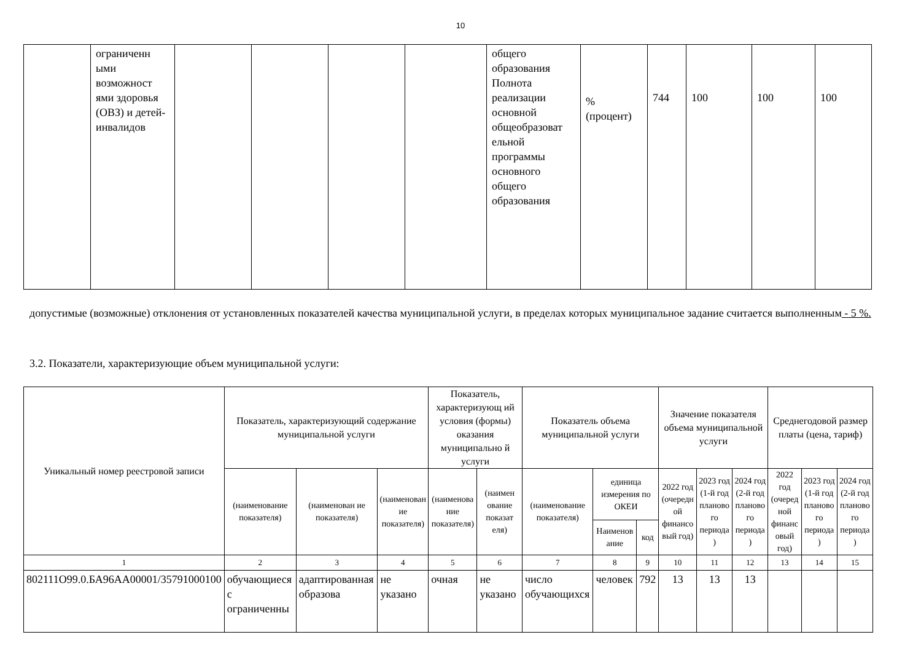10
| | ограниченн ыми возможност ями здоровья (ОВЗ) и детей-инвалидов | | | | | общего образования Полнота реализации основной общеобразоват ельной программы основного общего образования | % (процент) | 744 | 100 | 100 | 100 |
допустимые (возможные) отклонения от установленных показателей качества муниципальной услуги, в пределах которых муниципальное задание считается выполненным - 5 %.
3.2. Показатели, характеризующие объем муниципальной услуги:
| Уникальный номер реестровой записи | Показатель, характеризующий содержание муниципальной услуги | | | Показатель, характеризующ ий условия (формы) оказания муниципально й услуги | | Показатель объема муниципальной услуги | | | Значение показателя объема муниципальной услуги | | | Среднегодовой размер платы (цена, тариф) | | |
| --- | --- | --- | --- | --- | --- | --- | --- | --- | --- | --- | --- | --- | --- | --- |
| | (наименование показателя) | (наименован ие показателя) | (наименован ие показателя) | (наименова ние показателя) | (наимен ование показат еля) | (наименование показателя) | единица измерения по ОКЕИ | | 2022 год (очередн ой финансо вый год) | 2023 год (1-й год планово го периода ) | 2024 год (2-й год планово го периода ) | 2022 год (очеред ной финанс овый год) | 2023 год (1-й год планово го периода ) | 2024 год (2-й год планово го периода ) |
| | | | | | | | Наименов ание | код | | | | | | |
| 1 | 2 | 3 | 4 | 5 | 6 | 7 | 8 | 9 | 10 | 11 | 12 | 13 | 14 | 15 |
| 802111О99.0.БА96АА00001/35791000100 | обучающиеся с ограниченны | адаптированная образова | не указано | очная | не указано | число обучающихся | человек | 792 | 13 | 13 | 13 | | | |